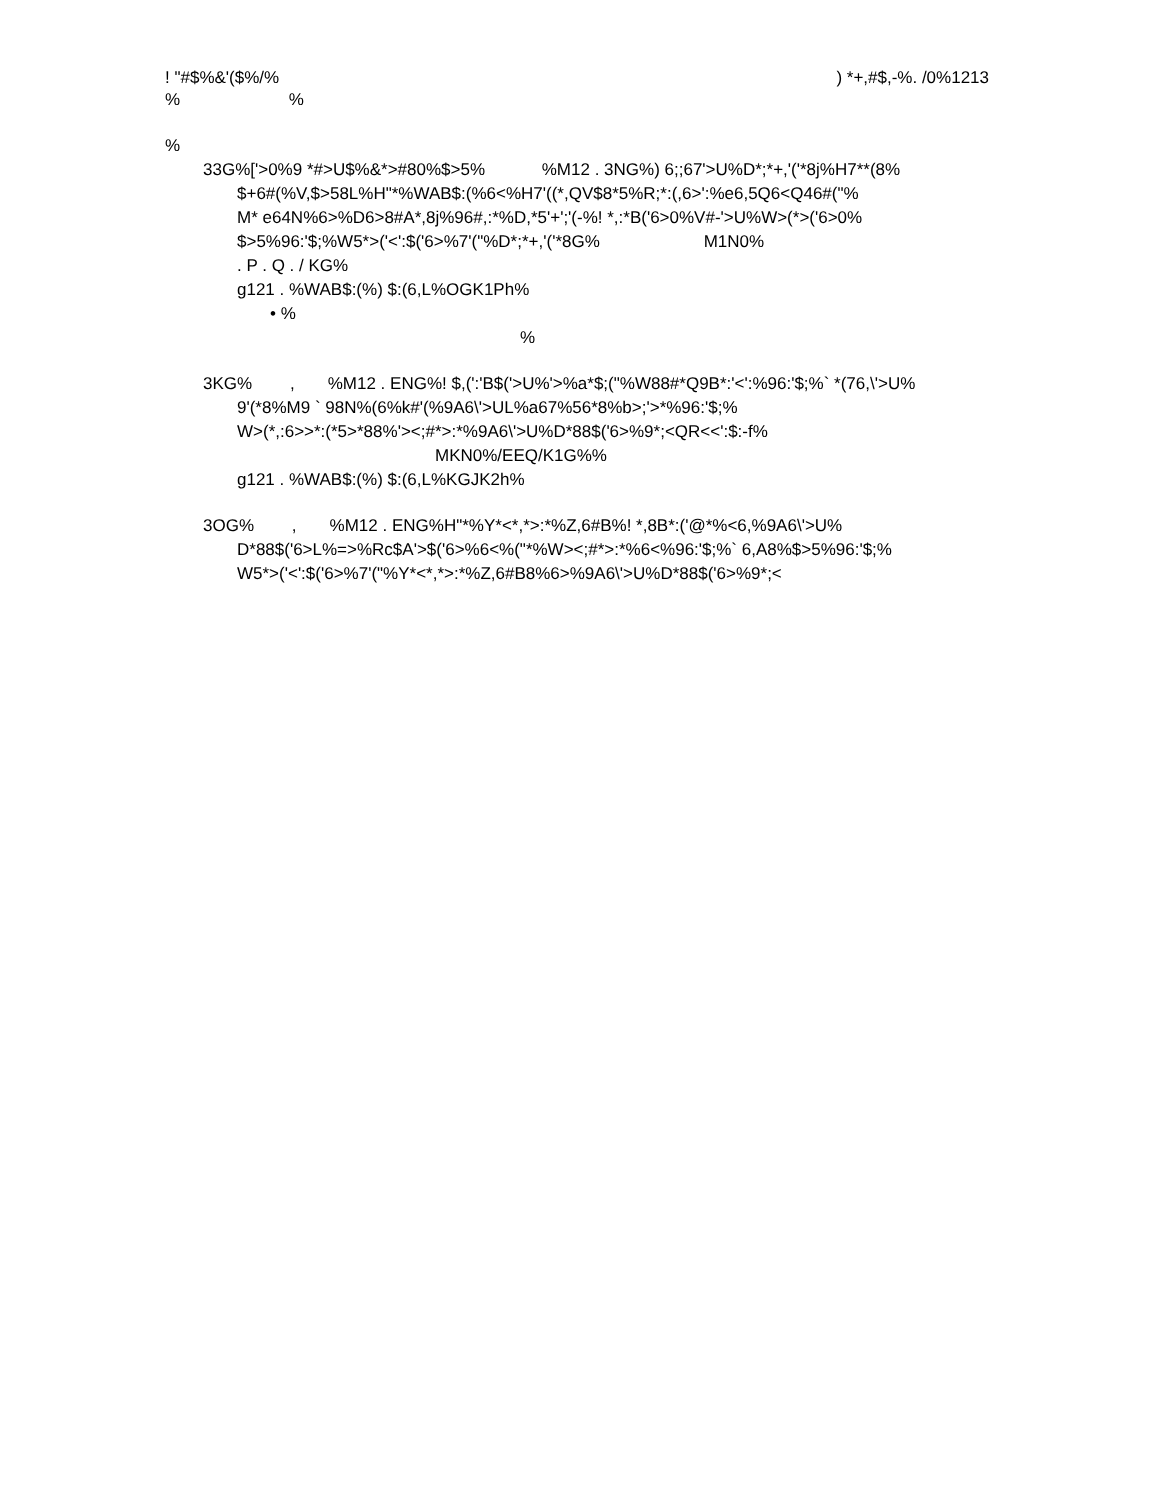! "#$%&'($%/%) *+,#$,-%. /0%1213
% %
%
33G%['>0%9 *#>U$%&*>#80%$>5% %M12 . 3NG%) 6;;67'>U%D*;*+,'('*8j%H7**(8%
$+6#(%V,$>58L%H"*%WAB$:(%6<%H7'((*,QV$8*5%R;*:(,6>':%e6,5Q6<Q46#("%
M* e64N%6>%D6>8#A*,8j%96#,:*%D,*5'+';'(-%! *,:*B('6>0%V#-'>U%W>(*>('6>0%
$>5%96:'$;%W5*>('<':$('6>%7'("%D*;*+,'('*8G% M1N0%
. P . Q . / KG%
g121 . %WAB$:(%) $:(6,L%OGK1Ph%
• %
%
3KG% , %M12 . ENG%! $,(':'B$('>U%'>%a*$;("%W88#*Q9B*:'<':%96:'$;%` *(76,\'>U%
9'(*8%M9 ` 98N%(6%k#'(%9A6\'>UL%a67%56*8%b>;'>*%96:'$;%
W>(*,:6>>*:(*5>*88%'><;#*>:*%9A6\'>U%D*88$('6>%9*;<QR<<':$:-f%
MKN0%/EEQ/K1G%%
g121 . %WAB$:(%) $:(6,L%KGJK2h%
3OG% , %M12 . ENG%H"*%Y*<*,*>:*%Z,6#B%! *,8B*:('@*%<6,%9A6\'>U%
D*88$('6>L%=>%Rc$A'>$('6>%6<%("*%W><;#*>:*%6<%96:'$;%` 6,A8%$>5%96:'$;%
W5*>('<':$('6>%7'("%Y*<*,*>:*%Z,6#B8%6>%9A6\'>U%D*88$('6>%9*;<